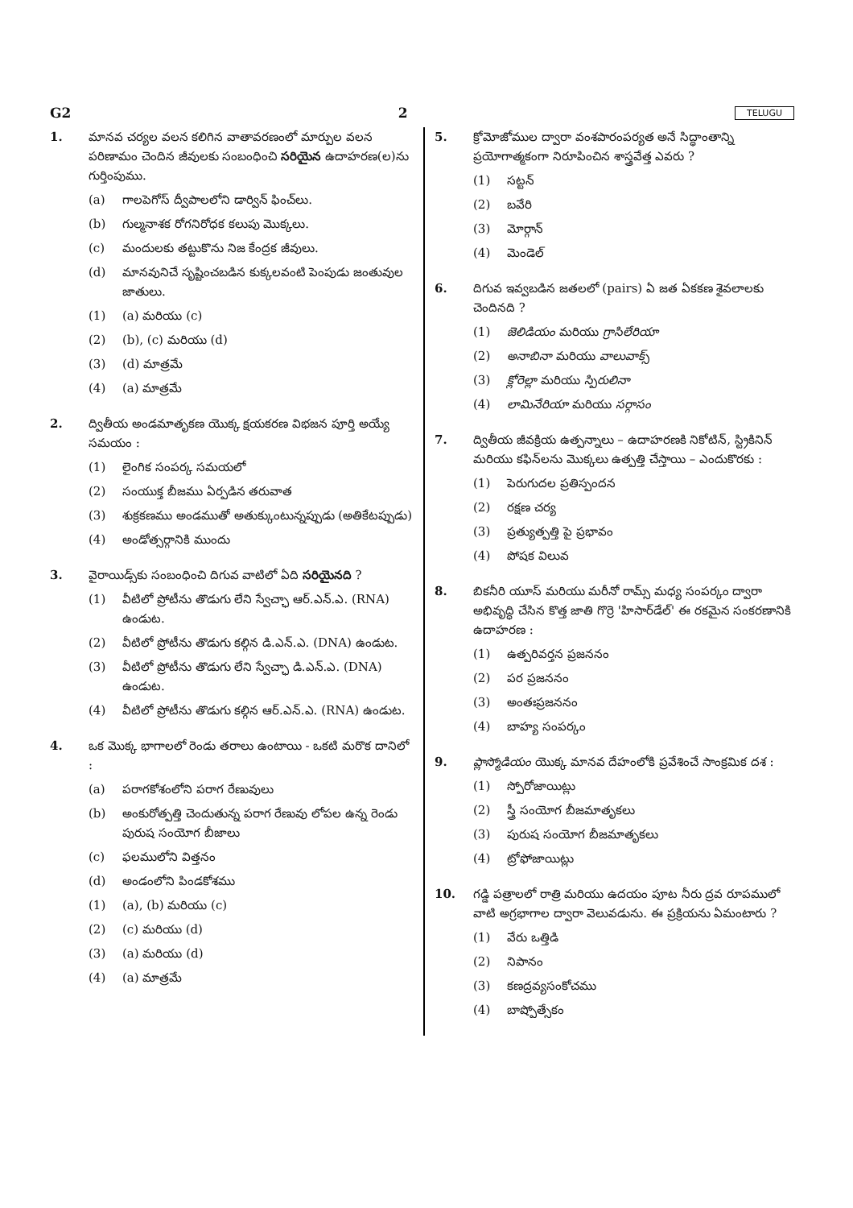G2 2 TELUGU
1. మానవ చర్యల వలన కలిగిన వాతావరణంలో మార్పుల వలన పరిణామం చెందిన జీవులకు సంబంధించి సరియైన ఉదాహరణ(ల)ను గుర్తింపుము.
(a) గాలపెగోస్ ద్వీపాలలోని డార్విన్ ఫించ్‌లు.
(b) గుల్మనాశక రోగనిరోధక కలుపు మొక్కలు.
(c) మందులకు తట్టుకొను నిజ కేంద్రక జీవులు.
(d) మానవునిచే సృష్టించబడిన కుక్కలవంటి పెంపుడు జంతువుల జాతులు.
(1) (a) మరియు (c)
(2) (b), (c) మరియు (d)
(3) (d) మాత్రమే
(4) (a) మాత్రమే
2. ద్వితీయ అండమాతృకణ యొక్క క్షయకరణ విభజన పూర్తి అయ్యే సమయం :
(1) లైంగిక సంపర్క సమయలో
(2) సంయుక్త బీజము ఏర్పడిన తరువాత
(3) శుక్రకణము అండముతో అతుక్కుంటున్నప్పుడు (అతికేటప్పుడు)
(4) అండోత్సర్గానికి ముందు
3. వైరాయిడ్స్‌కు సంబంధించి దిగువ వాటిలో ఏది సరియైనది ?
(1) వీటిలో ప్రోటీను తొడుగు లేని స్వేచ్ఛా ఆర్.ఎన్.ఎ. (RNA) ఉండుట.
(2) వీటిలో ప్రోటీను తొడుగు కల్గిన డి.ఎన్.ఎ. (DNA) ఉండుట.
(3) వీటిలో ప్రోటీను తొడుగు లేని స్వేచ్ఛా డి.ఎన్.ఎ. (DNA) ఉండుట.
(4) వీటిలో ప్రోటీను తొడుగు కల్గిన ఆర్.ఎన్.ఎ. (RNA) ఉండుట.
4. ఒక మొక్క భాగాలలో రెండు తరాలు ఉంటాయి - ఒకటి మరొక దానిలో :
(a) పరాగకోశంలోని పరాగ రేణువులు
(b) అంకురోత్పత్తి చెందుతున్న పరాగ రేణువు లోపల ఉన్న రెండు పురుష సంయోగ బీజాలు
(c) ఫలములోని విత్తనం
(d) అండంలోని పిండకోశము
(1) (a), (b) మరియు (c)
(2) (c) మరియు (d)
(3) (a) మరియు (d)
(4) (a) మాత్రమే
5. క్రోమోజోముల ద్వారా వంశపారంపర్యత అనే సిద్ధాంతాన్ని ప్రయోగాత్మకంగా నిరూపించిన శాస్త్రవేత్త ఎవరు ?
(1) సట్టన్
(2) బవేరి
(3) మోర్గాన్
(4) మెండెల్
6. దిగువ ఇవ్వబడిన జతలలో (pairs) ఏ జత ఏకకణ శైవలాలకు చెందినది ?
(1) జెలిడియం మరియు గ్రాసిలేరియా
(2) అనాబినా మరియు వాలువాక్స్
(3) క్లోరెల్లా మరియు స్పిరులినా
(4) లామినేరియా మరియు సర్గాసం
7. ద్వితీయ జీవక్రియ ఉత్పన్నాలు – ఉదాహరణకి నికోటిన్, స్ట్రికినిన్ మరియు కఫిన్‌లను మొక్కలు ఉత్పత్తి చేస్తాయి – ఎందుకొరకు :
(1) పెరుగుదల ప్రతిస్పందన
(2) రక్షణ చర్య
(3) ప్రత్యుత్పత్తి పై ప్రభావం
(4) పోషక విలువ
8. బికనీరి యూస్ మరియు మరీనో రామ్స్ మధ్య సంపర్కం ద్వారా అభివృద్ధి చేసిన కొత్త జాతి గొర్రె 'హిసార్‌డేల్' ఈ రకమైన సంకరణానికి ఉదాహరణ :
(1) ఉత్పరివర్తన ప్రజననం
(2) పర ప్రజననం
(3) అంతఃప్రజననం
(4) బాహ్య సంపర్కం
9. ప్లాస్మోడియం యొక్క మానవ దేహంలోకి ప్రవేశించే సాంక్రమిక దశ :
(1) స్పోరోజాయిట్లు
(2) స్త్రీ సంయోగ బీజమాతృకలు
(3) పురుష సంయోగ బీజమాతృకలు
(4) ట్రోఫోజాయిట్లు
10. గడ్డి పత్రాలలో రాత్రి మరియు ఉదయం పూట నీరు ద్రవ రూపములో వాటి అగ్రభాగాల ద్వారా వెలువడును. ఈ ప్రక్రియను ఏమంటారు ?
(1) వేరు ఒత్తిడి
(2) నిపానం
(3) కణద్రవ్యసంకోచము
(4) బాష్పోత్సేకం